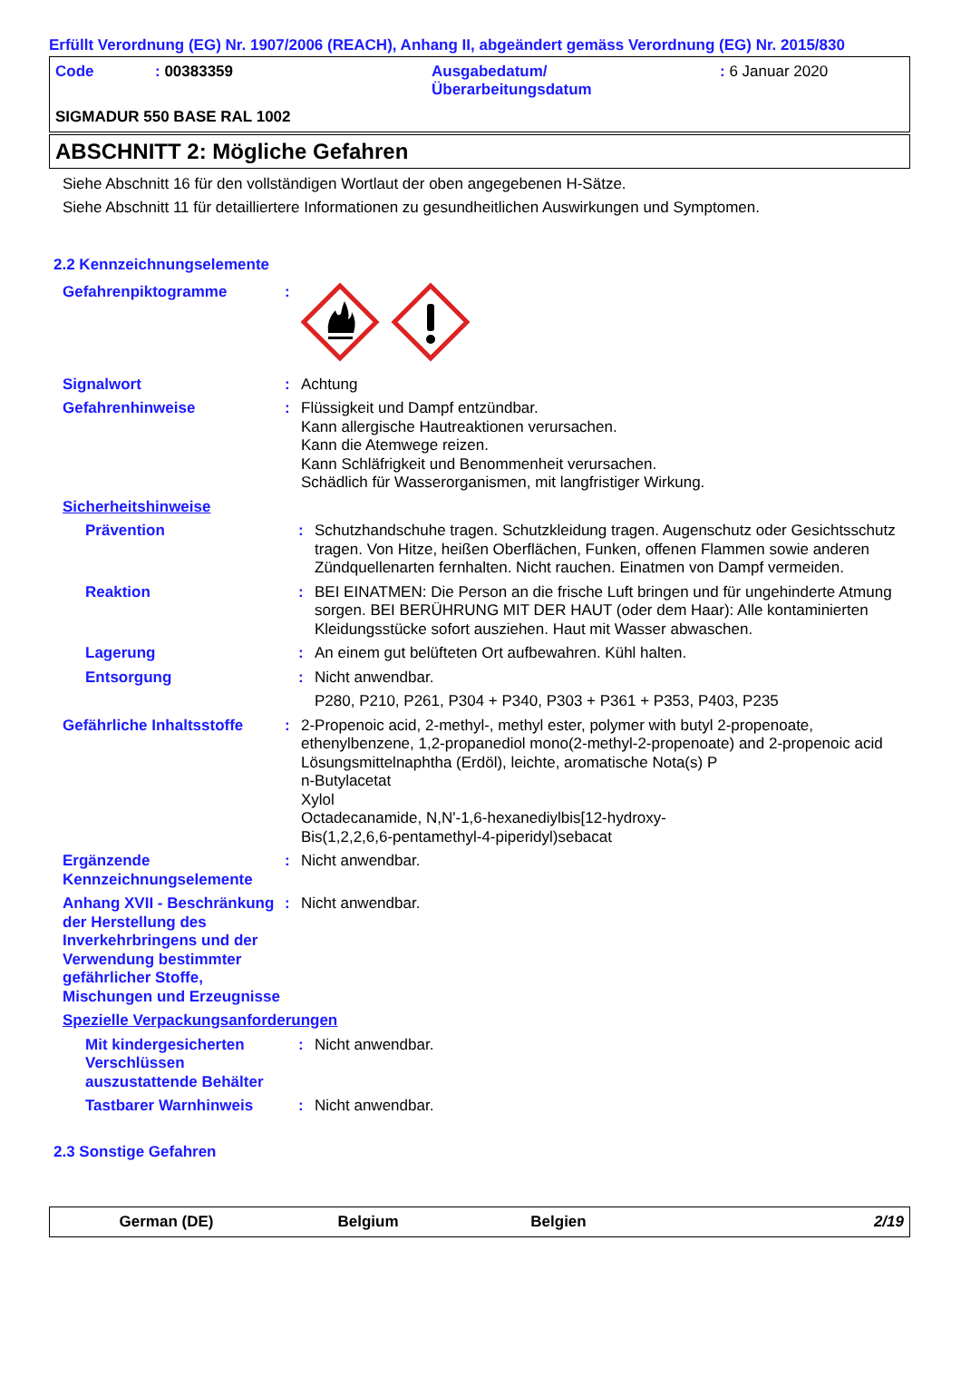Erfüllt Verordnung (EG) Nr. 1907/2006 (REACH), Anhang II, abgeändert gemäss Verordnung (EG) Nr. 2015/830
Code : 00383359 Ausgabedatum/
Überarbeitungsdatum
: 6 Januar 2020
SIGMADUR 550 BASE RAL 1002
ABSCHNITT 2: Mögliche Gefahren
Siehe Abschnitt 16 für den vollständigen Wortlaut der oben angegebenen H-Sätze.
Siehe Abschnitt 11 für detailliertere Informationen zu gesundheitlichen Auswirkungen und Symptomen.
2.2 Kennzeichnungselemente
Gefahrenpiktogramme :
Signalwort : Achtung
Gefahrenhinweise : Flüssigkeit und Dampf entzündbar.
Kann allergische Hautreaktionen verursachen.
Kann die Atemwege reizen.
Kann Schläfrigkeit und Benommenheit verursachen.
Schädlich für Wasserorganismen, mit langfristiger Wirkung.
Sicherheitshinweise
Prävention : Schutzhandschuhe tragen. Schutzkleidung tragen. Augenschutz oder Gesichtsschutz tragen. Von Hitze, heißen Oberflächen, Funken, offenen Flammen sowie anderen Zündquellenarten fernhalten. Nicht rauchen. Einatmen von Dampf vermeiden.
Reaktion : BEI EINATMEN: Die Person an die frische Luft bringen und für ungehinderte Atmung sorgen. BEI BERÜHRUNG MIT DER HAUT (oder dem Haar): Alle kontaminierten Kleidungsstücke sofort ausziehen. Haut mit Wasser abwaschen.
Lagerung : An einem gut belüfteten Ort aufbewahren. Kühl halten.
Entsorgung : Nicht anwendbar.
P280, P210, P261, P304 + P340, P303 + P361 + P353, P403, P235
Gefährliche Inhaltsstoffe
: 2-Propenoic acid, 2-methyl-, methyl ester, polymer with butyl 2-propenoate, ethenylbenzene, 1,2-propanediol mono(2-methyl-2-propenoate) and 2-propenoic acid
Lösungsmittelnaphtha (Erdöl), leichte, aromatische Nota(s) P
n-Butylacetat
Xylol
Octadecanamide, N,N'-1,6-hexanediylbis[12-hydroxy-
Bis(1,2,2,6,6-pentamethyl-4-piperidyl)sebacat
Ergänzende Kennzeichnungselemente
: Nicht anwendbar.
Anhang XVII - Beschränkung der Herstellung des Inverkehrbringens und der Verwendung bestimmter gefährlicher Stoffe, Mischungen und Erzeugnisse
: Nicht anwendbar.
Spezielle Verpackungsanforderungen
Mit kindergesicherten Verschlüssen auszustattende Behälter
: Nicht anwendbar.
Tastbarer Warnhinweis : Nicht anwendbar.
2.3 Sonstige Gefahren
German (DE) Belgium Belgien 2/19